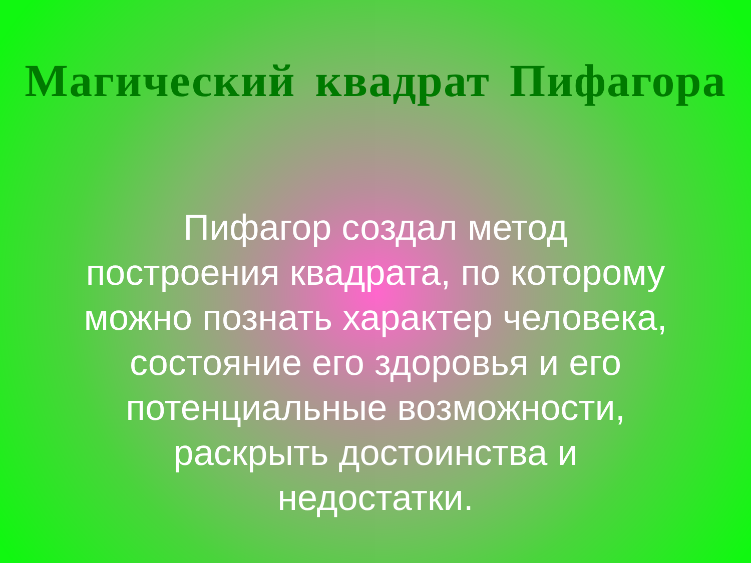Магический квадрат Пифагора
Пифагор создал метод
построения квадрата, по которому
можно познать характер человека,
состояние его здоровья и его
потенциальные возможности,
раскрыть достоинства и
недостатки.